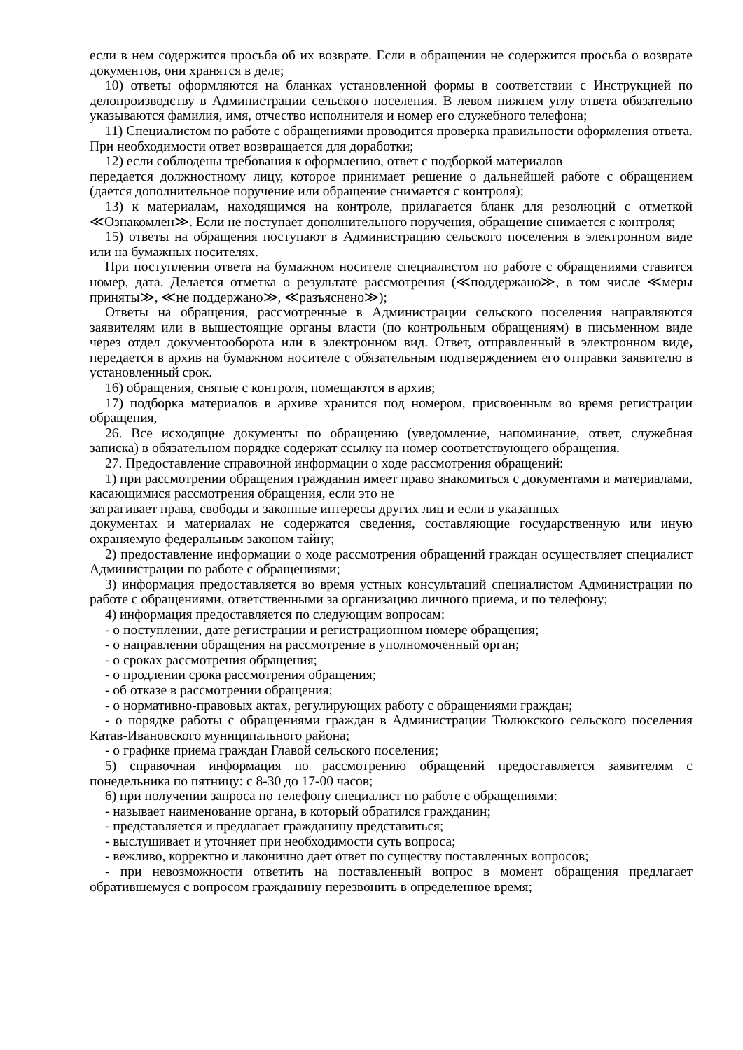если в нем содержится просьба об их возврате. Если в обращении не содержится просьба о возврате документов, они хранятся в деле;
10) ответы оформляются на бланках установленной формы в соответствии с Инструкцией по делопроизводству в Администрации сельского поселения. В левом нижнем углу ответа обязательно указываются фамилия, имя, отчество исполнителя и номер его служебного телефона;
11) Специалистом по работе с обращениями проводится проверка правильности оформления ответа. При необходимости ответ возвращается для доработки;
12) если соблюдены требования к оформлению, ответ с подборкой материалов
передается должностному лицу, которое принимает решение о дальнейшей работе с обращением (дается дополнительное поручение или обращение снимается с контроля);
13) к материалам, находящимся на контроле, прилагается бланк для резолюций с отметкой ≪Ознакомлен≫. Если не поступает дополнительного поручения, обращение снимается с контроля;
15) ответы на обращения поступают в Администрацию сельского поселения в электронном виде или на бумажных носителях.
При поступлении ответа на бумажном носителе специалистом по работе с обращениями ставится номер, дата. Делается отметка о результате рассмотрения (≪поддержано≫, в том числе ≪меры приняты≫, ≪не поддержано≫, ≪разъяснено≫);
Ответы на обращения, рассмотренные в Администрации сельского поселения направляются заявителям или в вышестоящие органы власти (по контрольным обращениям) в письменном виде через отдел документооборота или в электронном вид. Ответ, отправленный в электронном виде, передается в архив на бумажном носителе с обязательным подтверждением его отправки заявителю в установленный срок.
16) обращения, снятые с контроля, помещаются в архив;
17) подборка материалов в архиве хранится под номером, присвоенным во время регистрации обращения,
26. Все исходящие документы по обращению (уведомление, напоминание, ответ, служебная записка) в обязательном порядке содержат ссылку на номер соответствующего обращения.
27. Предоставление справочной информации о ходе рассмотрения обращений:
1) при рассмотрении обращения гражданин имеет право знакомиться с документами и материалами, касающимися рассмотрения обращения, если это не
затрагивает права, свободы и законные интересы других лиц и если в указанных
документах и материалах не содержатся сведения, составляющие государственную или иную охраняемую федеральным законом тайну;
2) предоставление информации о ходе рассмотрения обращений граждан осуществляет специалист Администрации по работе с обращениями;
3) информация предоставляется во время устных консультаций специалистом Администрации по работе с обращениями, ответственными за организацию личного приема, и по телефону;
4) информация предоставляется по следующим вопросам:
- о поступлении, дате регистрации и регистрационном номере обращения;
- о направлении обращения на рассмотрение в уполномоченный орган;
- о сроках рассмотрения обращения;
- о продлении срока рассмотрения обращения;
- об отказе в рассмотрении обращения;
- о нормативно-правовых актах, регулирующих работу с обращениями граждан;
- о порядке работы с обращениями граждан в Администрации Тюлюкского сельского поселения Катав-Ивановского муниципального района;
- о графике приема граждан Главой сельского поселения;
5) справочная информация по рассмотрению обращений предоставляется заявителям с понедельника по пятницу: с 8-30 до 17-00 часов;
6) при получении запроса по телефону специалист по работе с обращениями:
- называет наименование органа, в который обратился гражданин;
- представляется и предлагает гражданину представиться;
- выслушивает и уточняет при необходимости суть вопроса;
- вежливо, корректно и лаконично дает ответ по существу поставленных вопросов;
- при невозможности ответить на поставленный вопрос в момент обращения предлагает обратившемуся с вопросом гражданину перезвонить в определенное время;